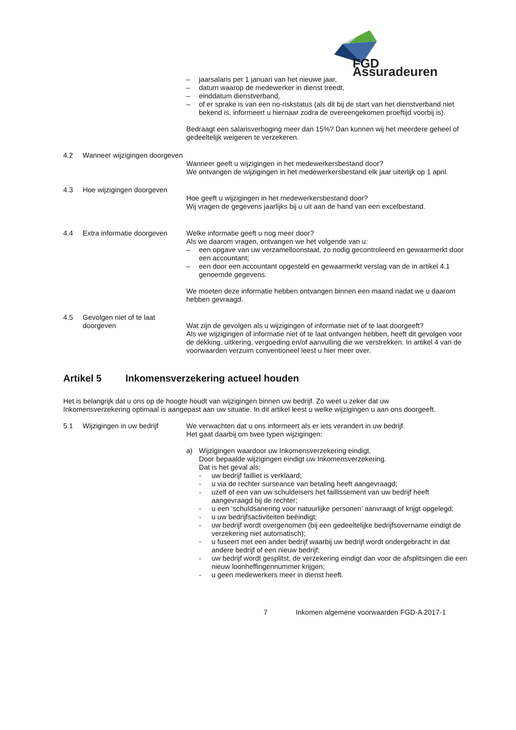FGD Assuradeuren
– jaarsalaris per 1 januari van het nieuwe jaar,
– datum waarop de medewerker in dienst treedt,
– einddatum dienstverband,
– of er sprake is van een no-riskstatus (als dit bij de start van het dienstverband niet bekend is, informeert u hiernaar zodra de overeengekomen proeftijd voorbij is).
Bedraagt een salarisverhoging meer dan 15%? Dan kunnen wij het meerdere geheel of gedeeltelijk weigeren te verzekeren.
4.2 Wanneer wijzigingen doorgeven
Wanneer geeft u wijzigingen in het medewerkersbestand door?
We ontvangen de wijzigingen in het medewerkersbestand elk jaar uiterlijk op 1 april.
4.3 Hoe wijzigingen doorgeven
Hoe geeft u wijzigingen in het medewerkersbestand door?
Wij vragen de gegevens jaarlijks bij u uit aan de hand van een excelbestand.
4.4 Extra informatie doorgeven
Welke informatie geeft u nog meer door?
Als we daarom vragen, ontvangen we het volgende van u:
– een opgave van uw verzamelloonstaat, zo nodig gecontroleerd en gewaarmerkt door een accountant;
– een door een accountant opgesteld en gewaarmerkt verslag van de in artikel 4.1 genoemde gegevens.
We moeten deze informatie hebben ontvangen binnen een maand nadat we u daarom hebben gevraagd.
4.5 Gevolgen niet of te laat doorgeven
Wat zijn de gevolgen als u wijzigingen of informatie niet of te laat doorgeeft?
Als we wijzigingen of informatie niet of te laat ontvangen hebben, heeft dit gevolgen voor de dekking, uitkering, vergoeding en/of aanvulling die we verstrekken. In artikel 4 van de voorwaarden verzuim conventioneel leest u hier meer over.
Artikel 5 Inkomensverzekering actueel houden
Het is belangrijk dat u ons op de hoogte houdt van wijzigingen binnen uw bedrijf. Zo weet u zeker dat uw Inkomensverzekering optimaal is aangepast aan uw situatie. In dit artikel leest u welke wijzigingen u aan ons doorgeeft.
5.1 Wijzigingen in uw bedrijf We verwachten dat u ons informeert als er iets verandert in uw bedrijf.
Het gaat daarbij om twee typen wijzigingen:
a) Wijzigingen waardoor uw Inkomensverzekering eindigt.
Door bepaalde wijzigingen eindigt uw Inkomensverzekering.
Dat is het geval als:
- uw bedrijf failliet is verklaard;
- u via de rechter surseance van betaling heeft aangevraagd;
- uzelf of een van uw schuldeisers het faillissement van uw bedrijf heeft aangevraagd bij de rechter;
- u een ‘schuldsanering voor natuurlijke personen’ aanvraagt of krijgt opgelegd;
- u uw bedrijfsactiviteiten beëindigt;
- uw bedrijf wordt overgenomen (bij een gedeeltelijke bedrijfsovername eindigt de verzekering niet automatisch);
- u fuseert met een ander bedrijf waarbij uw bedrijf wordt ondergebracht in dat andere bedrijf of een nieuw bedrijf;
- uw bedrijf wordt gesplitst, de verzekering eindigt dan voor de afsplitsingen die een nieuw loonheffingennummer krijgen;
- u geen medewerkers meer in dienst heeft.
7 Inkomen algemene voorwaarden FGD-A 2017-1